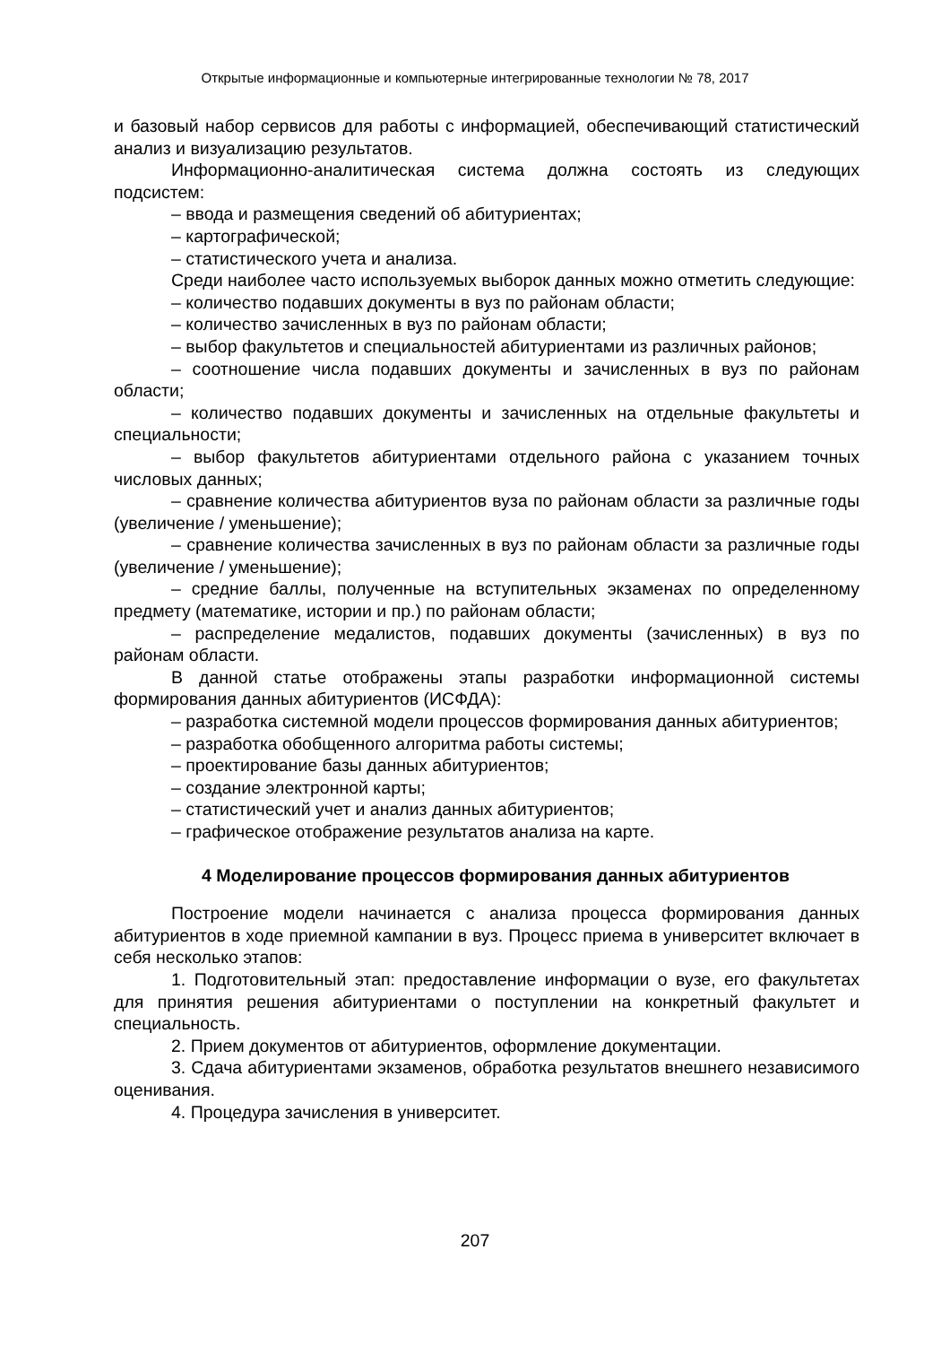Открытые информационные и компьютерные интегрированные технологии № 78, 2017
и базовый набор сервисов для работы с информацией, обеспечивающий статистический анализ и визуализацию результатов.
Информационно-аналитическая система должна состоять из следующих подсистем:
– ввода и размещения сведений об абитуриентах;
– картографической;
– статистического учета и анализа.
Среди наиболее часто используемых выборок данных можно отметить следующие:
– количество подавших документы в вуз по районам области;
– количество зачисленных в вуз по районам области;
– выбор факультетов и специальностей абитуриентами из различных районов;
– соотношение числа подавших документы и зачисленных в вуз по районам области;
– количество подавших документы и зачисленных на отдельные факультеты и специальности;
– выбор факультетов абитуриентами отдельного района с указанием точных числовых данных;
– сравнение количества абитуриентов вуза по районам области за различные годы (увеличение / уменьшение);
– сравнение количества зачисленных в вуз по районам области за различные годы (увеличение / уменьшение);
– средние баллы, полученные на вступительных экзаменах по определенному предмету (математике, истории и пр.) по районам области;
– распределение медалистов, подавших документы (зачисленных) в вуз по районам области.
В данной статье отображены этапы разработки информационной системы формирования данных абитуриентов (ИСФДА):
– разработка системной модели процессов формирования данных абитуриентов;
– разработка обобщенного алгоритма работы системы;
– проектирование базы данных абитуриентов;
– создание электронной карты;
– статистический учет и анализ данных абитуриентов;
– графическое отображение результатов анализа на карте.
4 Моделирование процессов формирования данных абитуриентов
Построение модели начинается с анализа процесса формирования данных абитуриентов в ходе приемной кампании в вуз. Процесс приема в университет включает в себя несколько этапов:
1. Подготовительный этап: предоставление информации о вузе, его факультетах для принятия решения абитуриентами о поступлении на конкретный факультет и специальность.
2. Прием документов от абитуриентов, оформление документации.
3. Сдача абитуриентами экзаменов, обработка результатов внешнего независимого оценивания.
4. Процедура зачисления в университет.
207